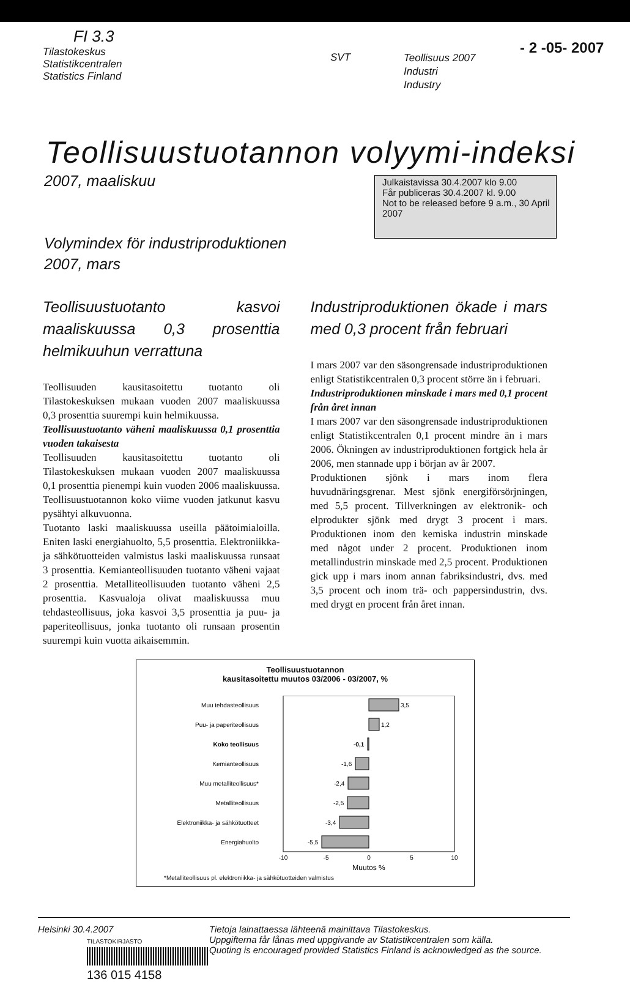FI 3.3
Tilastokeskus
Statistikcentralen
Statistics Finland
SVT
Teollisuus 2007
Industri
Industry
- 2 -05- 2007
Teollisuustuotannon volyymi-indeksi
2007, maaliskuu
Volymindex för industriproduktionen
2007, mars
Julkaistavissa 30.4.2007 klo 9.00
Får publiceras 30.4.2007 kl. 9.00
Not to be released before 9 a.m., 30 April 2007
Teollisuustuotanto kasvoi maaliskuussa 0,3 prosenttia helmikuuhun verrattuna
Teollisuuden kausitasoitettu tuotanto oli Tilastokeskuksen mukaan vuoden 2007 maaliskuussa 0,3 prosenttia suurempi kuin helmikuussa.
Teollisuustuotanto väheni maaliskuussa 0,1 prosenttia vuoden takaisesta
Teollisuuden kausitasoitettu tuotanto oli Tilastokeskuksen mukaan vuoden 2007 maaliskuussa 0,1 prosenttia pienempi kuin vuoden 2006 maaliskuussa. Teollisuustuotannon koko viime vuoden jatkunut kasvu pysähtyi alkuvuonna.
Tuotanto laski maaliskuussa useilla päätoimialoilla. Eniten laski energiahuolto, 5,5 prosenttia. Elektroniikka- ja sähkötuotteiden valmistus laski maaliskuussa runsaat 3 prosenttia. Kemianteollisuuden tuotanto väheni vajaat 2 prosenttia. Metalliteollisuuden tuotanto väheni 2,5 prosenttia. Kasvualoja olivat maaliskuussa muu tehdasteollisuus, joka kasvoi 3,5 prosenttia ja puu- ja paperiteollisuus, jonka tuotanto oli runsaan prosentin suurempi kuin vuotta aikaisemmin.
Industriproduktionen ökade i mars med 0,3 procent från februari
I mars 2007 var den säsongrensade industriproduktionen enligt Statistikcentralen 0,3 procent större än i februari.
Industriproduktionen minskade i mars med 0,1 procent från året innan
I mars 2007 var den säsongrensade industriproduktionen enligt Statistikcentralen 0,1 procent mindre än i mars 2006. Ökningen av industriproduktionen fortgick hela år 2006, men stannade upp i början av år 2007.
Produktionen sjönk i mars inom flera huvudnäringsgrenar. Mest sjönk energiförsörjningen, med 5,5 procent. Tillverkningen av elektronik- och elprodukter sjönk med drygt 3 procent i mars. Produktionen inom den kemiska industrin minskade med något under 2 procent. Produktionen inom metallindustrin minskade med 2,5 procent. Produktionen gick upp i mars inom annan fabriksindustri, dvs. med 3,5 procent och inom trä- och pappersindustrin, dvs. med drygt en procent från året innan.
Teollisuustuotannon
kausitasoitettu muutos 03/2006 - 03/2007, %
Muu tehdasteollisuus
Puu- ja paperiteollisuus
Koko teollisuus
Kemianteollisuus
Muu metalliteollisuus*
Metalliteollisuus
Elektroniikka- ja sähkötuotteet
Energiahuolto
3,5
1,2
-0,1
-1,6
-2,4
-2,5
-3,4
-5,5
-10
-5
0
5
10
Muutos %
*Metalliteollisuus pl. elektroniikka- ja sähkötuotteiden valmistus
Helsinki 30.4.2007
TILASTOKIRJASTO
136 015 4158
Tietoja lainattaessa lähteenä mainittava Tilastokeskus.
Uppgifterna får lånas med uppgivande av Statistikcentralen som källa.
Quoting is encouraged provided Statistics Finland is acknowledged as the source.